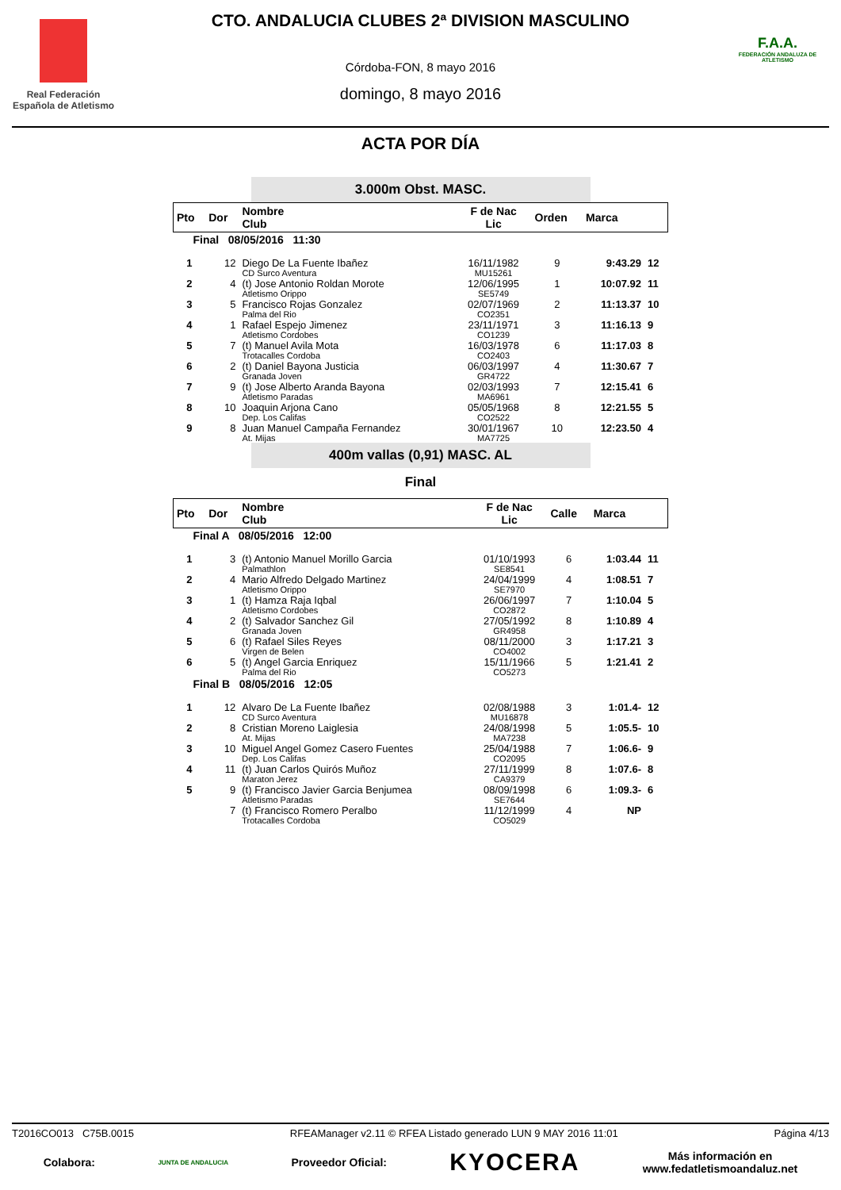Real Federación Española de Atletismo
CTO. ANDALUCIA CLUBES 2ª DIVISION MASCULINO
Córdoba-FON, 8 mayo 2016
domingo, 8 mayo 2016
F.A.A.
FEDERACIÓN ANDALUZA DE ATLETISMO
ACTA POR DÍA
3.000m Obst. MASC.
| Pto | Dor | Nombre Club | F de Nac Lic | Orden | Marca | |
| --- | --- | --- | --- | --- | --- | --- |
| Final 08/05/2016 11:30 | | | | | | |
| 1 | 12 | Diego De La Fuente Ibañez CD Surco Aventura | 16/11/1982 MU15261 | 9 | 9:43.29 | 12 |
| 2 | 4 | (t) Jose Antonio Roldan Morote Atletismo Orippo | 12/06/1995 SE5749 | 1 | 10:07.92 | 11 |
| 3 | 5 | Francisco Rojas Gonzalez Palma del Rio | 02/07/1969 CO2351 | 2 | 11:13.37 | 10 |
| 4 | 1 | Rafael Espejo Jimenez Atletismo Cordobes | 23/11/1971 CO1239 | 3 | 11:16.13 | 9 |
| 5 | 7 | (t) Manuel Avila Mota Trotacalles Cordoba | 16/03/1978 CO2403 | 6 | 11:17.03 | 8 |
| 6 | 2 | (t) Daniel Bayona Justicia Granada Joven | 06/03/1997 GR4722 | 4 | 11:30.67 | 7 |
| 7 | 9 | (t) Jose Alberto Aranda Bayona Atletismo Paradas | 02/03/1993 MA6961 | 7 | 12:15.41 | 6 |
| 8 | 10 | Joaquin Arjona Cano Dep. Los Califas | 05/05/1968 CO2522 | 8 | 12:21.55 | 5 |
| 9 | 8 | Juan Manuel Campaña Fernandez At. Mijas | 30/01/1967 MA7725 | 10 | 12:23.50 | 4 |
400m vallas (0,91) MASC. AL
Final
| Pto | Dor | Nombre Club | F de Nac Lic | Calle | Marca | |
| --- | --- | --- | --- | --- | --- | --- |
| Final A 08/05/2016 12:00 | | | | | | |
| 1 | 3 | (t) Antonio Manuel Morillo Garcia Palmathlon | 01/10/1993 SE8541 | 6 | 1:03.44 | 11 |
| 2 | 4 | Mario Alfredo Delgado Martinez Atletismo Orippo | 24/04/1999 SE7970 | 4 | 1:08.51 | 7 |
| 3 | 1 | (t) Hamza Raja Iqbal Atletismo Cordobes | 26/06/1997 CO2872 | 7 | 1:10.04 | 5 |
| 4 | 2 | (t) Salvador Sanchez Gil Granada Joven | 27/05/1992 GR4958 | 8 | 1:10.89 | 4 |
| 5 | 6 | (t) Rafael Siles Reyes Virgen de Belen | 08/11/2000 CO4002 | 3 | 1:17.21 | 3 |
| 6 | 5 | (t) Angel Garcia Enriquez Palma del Rio | 15/11/1966 CO5273 | 5 | 1:21.41 | 2 |
| Final B 08/05/2016 12:05 | | | | | | |
| 1 | 12 | Alvaro De La Fuente Ibañez CD Surco Aventura | 02/08/1988 MU16878 | 3 | 1:01.4- | 12 |
| 2 | 8 | Cristian Moreno Laiglesia At. Mijas | 24/08/1998 MA7238 | 5 | 1:05.5- | 10 |
| 3 | 10 | Miguel Angel Gomez Casero Fuentes Dep. Los Califas | 25/04/1988 CO2095 | 7 | 1:06.6- | 9 |
| 4 | 11 | (t) Juan Carlos Quirós Muñoz Maraton Jerez | 27/11/1999 CA9379 | 8 | 1:07.6- | 8 |
| 5 | 9 | (t) Francisco Javier Garcia Benjumea Atletismo Paradas | 08/09/1998 SE7644 | 6 | 1:09.3- | 6 |
| | 7 | (t) Francisco Romero Peralbo Trotacalles Cordoba | 11/12/1999 CO5029 | 4 | NP | |
T2016CO013 C75B.0015 RFEAManager v2.11 © RFEA Listado generado LUN 9 MAY 2016 11:01 Página 4/13
Colabora: JUNTA DE ANDALUCIA Proveedor Oficial: KYOCERA Más información en
www.fedatletismoandaluz.net